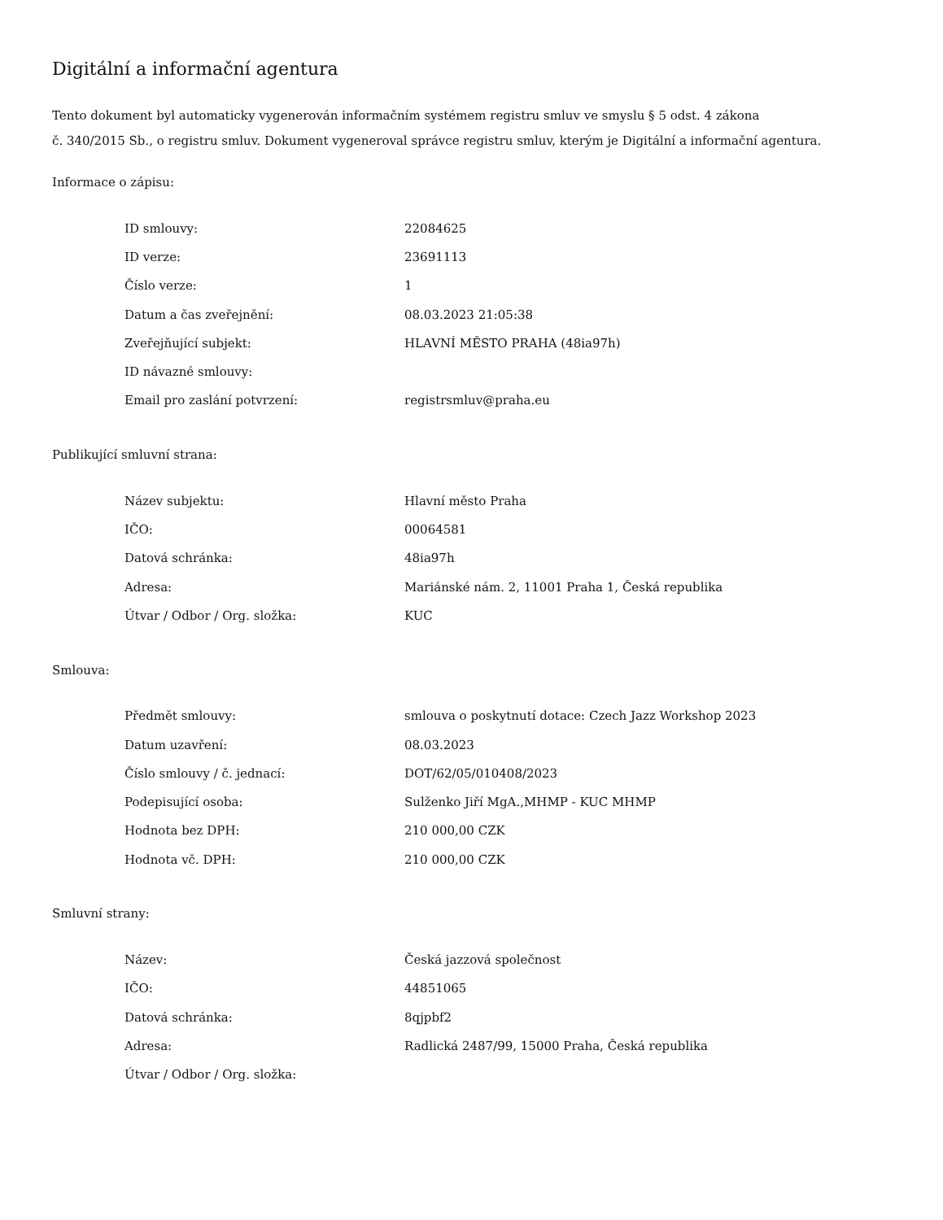Digitální a informační agentura
Tento dokument byl automaticky vygenerován informačním systémem registru smluv ve smyslu § 5 odst. 4 zákona
č. 340/2015 Sb., o registru smluv. Dokument vygeneroval správce registru smluv, kterým je Digitální a informační agentura.
Informace o zápisu:
| ID smlouvy: | 22084625 |
| ID verze: | 23691113 |
| Číslo verze: | 1 |
| Datum a čas zveřejnění: | 08.03.2023 21:05:38 |
| Zveřejňující subjekt: | HLAVNÍ MĚSTO PRAHA (48ia97h) |
| ID návazné smlouvy: | |
| Email pro zaslání potvrzení: | registrsmluv@praha.eu |
Publikující smluvní strana:
| Název subjektu: | Hlavní město Praha |
| IČO: | 00064581 |
| Datová schránka: | 48ia97h |
| Adresa: | Mariánské nám. 2, 11001 Praha 1, Česká republika |
| Útvar / Odbor / Org. složka: | KUC |
Smlouva:
| Předmět smlouvy: | smlouva o poskytnutí dotace: Czech Jazz Workshop 2023 |
| Datum uzavření: | 08.03.2023 |
| Číslo smlouvy / č. jednací: | DOT/62/05/010408/2023 |
| Podepisující osoba: | Sulženko Jiří MgA.,MHMP - KUC MHMP |
| Hodnota bez DPH: | 210 000,00 CZK |
| Hodnota vč. DPH: | 210 000,00 CZK |
Smluvní strany:
| Název: | Česká jazzová společnost |
| IČO: | 44851065 |
| Datová schránka: | 8qjpbf2 |
| Adresa: | Radlická 2487/99, 15000 Praha, Česká republika |
| Útvar / Odbor / Org. složka: | |